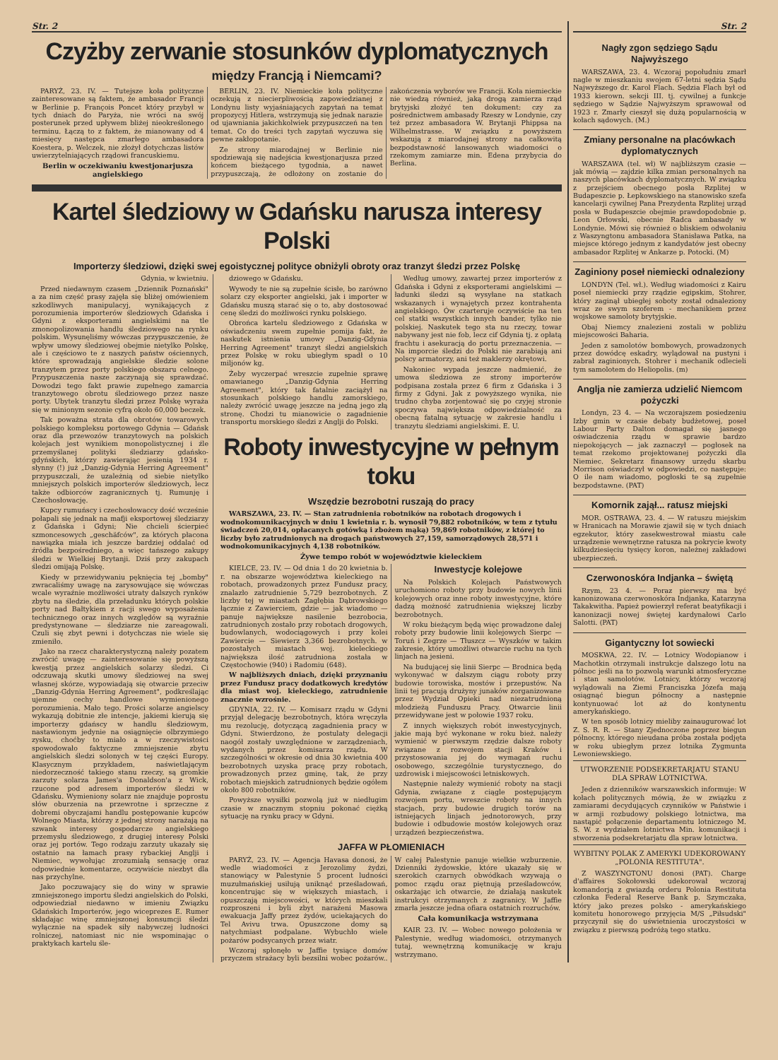Str. 2
Czyżby zerwanie stosunków dyplomatycznych
między Francją i Niemcami?
PARYŻ, 23. IV. — Tutejsze koła polityczne zainteresowane są faktem, że ambasador Francji w Berlinie p. François Poncet który przybył w tych dniach do Paryża, nie wróci na swój posterunek przed upływem bliżej nieokreślonego terminu. Łączą to z faktem, że mianowany od 4 miesięcy następca zmarłego ambasadora Koestera, p. Welczek, nie złożył dotychczas listów uwierzytelniających rządowi francuskiemu.
Berlin w oczekiwaniu kwestjonarjusza angielskiego
BERLIN, 23. IV. Niemieckie koła polityczne oczekują z niecierpliwością zapowiedzianej z Londynu listy wyjaśniających zapytań na temat propozycyj Hitlera, wstrzymują się jednak narazie od ujawniania jakichkolwiek przypuszczeń na ten temat. Co do treści tych zapytań wyczuwa się pewne zakłopotanie.
Ze strony miarodajnej w Berlinie nie spodziewają się nadejścia kwestjonarjusza przed końcem bieżącego tygodnia, a nawet przypuszczają, że odłożony on zostanie do zakończenia wyborów we Francji. Koła niemieckie nie wiedzą również, jaką drogą zamierza rząd brytyjski złożyć ten dokument: czy za pośrednictwem ambasady Rzeszy w Londynie, czy też przez ambasadora W. Brytanji Phippsa na Wilhelmstrasse. W związku z powyższem wskazują z miarodajnej strony na całkowitą bezpodstawność lansowanych wiadomości o rzekomym zamiarze min. Edena przybycia do Berlina.
Kartel śledziowy w Gdańsku narusza interesy Polski
Importerzy śledziowi, dzięki swej egoistycznej polityce obniżyli obroty oraz tranzyt śledzi przez Polskę
Gdynia, w kwietniu.
Przed niedawnym czasem „Dziennik Poznański" a za nim część prasy zajęła się bliżej omówieniem szkodliwych manipulacyj, wynikających z porozumienia importerów śledziowych Gdańska i Gdyni z eksporterami angielskimi na tle zmonopolizowania handlu śledziowego na rynku polskim. Wysunęliśmy wówczas przypuszczenie, że wpływ umowy śledziowej obejmie nietylko Polskę, ale i częściowo te z naszych państw ościennych, które sprowadzają angielskie śledzie solone tranzytem przez porty polskiego obszaru celnego. Przypuszczenia nasze zaczynają się sprawdzać. Dowodzi tego fakt prawie zupełnego zamarcia tranzytowego obrotu śledziowego przez nasze porty. Ubytek tranzytu śledzi przez Polskę wyraża się w minionym sezonie cyfrą około 60,000 beczek.
Tak poważna strata dla obrotów towarowych polskiego kompleksu portowego Gdynia — Gdańsk oraz dla przewozów tranzytowych na polskich kolejach jest wynikiem monopolistycznej i źle przemyślanej polityki śledziarzy gdańsko-gdyńskich, którzy zawierając jesienią 1934 r. słynny (!) już „Danzig-Gdynia Herring Agreement" przypuszczali, że uzależnią od siebie nietylko mniejszych polskich importerów śledziowych, lecz także odbiorców zagranicznych tj. Rumunję i Czechosłowację.
Kupcy rumuńscy i czechosłowaccy dość wcześnie połapali się jednak na mafji eksportowej śledziarzy z Gdańska i Gdyni; Nie chcieli ścierpieć szmoncesowych „geschäfców", za których płacona nawiązka miała ich jeszcze bardziej oddalać od źródła bezpośredniego, a więc tańszego zakupy śledzi w Wielkiej Brytanji. Dziś przy zakupach śledzi omijają Polskę.
Kiedy w przewidywaniu pęknięcia tej „bomby" zwracaliśmy uwagę na zarysowujące się wówczas wcale wyraźnie możliwości utraty dalszych rynków zbytu na śledzie, dla przeładunku których polskie porty nad Bałtykiem z racji swego wyposażenia technicznego oraz innych względów są wyraźnie predystynowane — śledziarze nie zareagowali. Czuli się zbyt pewni i dotychczas nie wiele się zmieniło.
Jako na rzecz charakterystyczną należy pozatem zwrócić uwagę — zainteresowanie się powyższą kwestją przez angielskich solarzy śledzi. Ci odczuwają skutki umowy śledziowej na swej własnej skórze, wypowiadają się otwarcie przeciw „Danzig-Gdynia Herring Agreement", podkreślając ujemne cechy handlowe wymienionego porozumienia. Mało tego. Prości solarze angielscy wykazują dobitnie złe intencje, jakiemi kierują się importerzy gdańscy w handlu śledziowym, nastawionym jedynie na osiągnięcie olbrzymiego zysku, choćby to miało a w rzeczywistości spowodowało faktyczne zmniejszenie zbytu angielskich śledzi solonych w tej części Europy. Klasycznym przykładem, naświetlającym niedorzeczność takiego stanu rzeczy, są gromkie zarzuty solarza James'a Donaldson'a z Wick, rzucone pod adresem importerów śledzi w Gdańsku. Wymieniony solarz nie znajduje poprostu słów oburzenia na przewrotne i sprzeczne z dobremi obyczajami handlu postępowanie kupców Wolnego Miasta, którzy z jednej strony narażają na szwank interesy gospodarcze angielskiego przemysłu śledziowego, z drugiej interesy Polski oraz jej portów. Tego rodzaju zarzuty ukazały się ostatnio na łamach prasy rybackiej Anglji i Niemiec, wywołując zrozumiałą sensację oraz odpowiednie komentarze, oczywiście niezbyt dla nas przychylne.
Jako poczuwający się do winy w sprawie zmniejszonego importu śledzi angielskich do Polski, odpowiedział niedawno w imieniu Związku Gdańskich Importerów, jego wiceprezes E. Rumer składając winę zmniejszonej konsumcji śledzi wyłącznie na spadek siły nabywczej ludności rolniczej, natomiast nic nie wspominając o praktykach kartelu śle-
dziowego w Gdańsku.
Wywody te nie są zupełnie ścisłe, bo zarówno solarz czy eksporter angielski, jak i importer w Gdańsku muszą starać się o to, aby dostosować cenę śledzi do możliwości rynku polskiego.
Obrońca kartelu śledziowego z Gdańska w oświadczeniu swem zupełnie pomija fakt, że naskutek istnienia umowy „Danzig-Gdynia Herring Agreement" tranzyt śledzi angielskich przez Polskę w roku ubiegłym spadł o 10 miljonów kg.
Żeby wyczerpać wreszcie zupełnie sprawę omawianego „Danzig-Gdynia Herring Agreement", który tak fatalnie zaciążył na stosunkach polskiego handlu zamorskiego, należy zwrócić uwagę jeszcze na jedną jego złą stronę. Chodzi tu mianowicie o zagadnienie transportu morskiego śledzi z Anglji do Polski.
Według umowy, zawartej przez importerów z Gdańska i Gdyni z eksporterami angielskimi — ładunki śledzi są wysyłane na statkach wskazanych i wynajętych przez kontrahenta angielskiego. Ów czarteruje oczywiście na ten cel statki wszystkich innych bander, tylko nie polskiej. Naskutek tego sta nu rzeczy, towar nabywany jest nie fob, lecz cif Gdynia tj. z opłatą frachtu i asekuracją do portu przeznaczenia. — Na imporcie śledzi do Polski nie zarabiają ani polscy armatorzy, ani też maklerzy okrętowi.
Nakoniec wypada jeszcze nadmienić, że umowa śledziowa ze strony importerów podpisana została przez 6 firm z Gdańska i 3 firmy z Gdyni. Jak z powyższego wynika, nie trudno chyba zorjentować się po czyjej stronie spoczywa największa odpowiedzialność za obecną fatalną sytuację w zakresie handlu i tranzytu śledziami angielskimi. E. U.
Roboty inwestycyjne w pełnym toku
Wszędzie bezrobotni ruszają do pracy
WARSZAWA, 23. IV. — Stan zatrudnienia robotników na robotach drogowych i wodnokomunikacyjnych w dniu 1 kwietnia r. b. wynosił 79,882 robotników, w tem z tytułu świadczeń 20,014, opłacanych gotówką i zbożem mąką) 59,869 robotników, z której to liczby było zatrudnionych na drogach państwowych 27,159, samorządowych 28,571 i wodnokomunikacyjnych 4,138 robotników.
Żywe tempo robót w województwie kieleckiem
KIELCE, 23. IV. — Od dnia 1 do 20 kwietnia b. r. na obszarze województwa kieleckiego na robotach, prowadzonych przez Fundusz pracy, znalazło zatrudnienie 5,729 bezrobotnych. Z liczby tej w miastach Zagłębia Dąbrowskiego łącznie z Zawierciem, gdzie — jak wiadomo — panuje największe nasilenie bezrobocia, zatrudnionych zostało przy robotach drogowych, budowlanych, wodociągowych i przy kolei Zawiercie — Siewierz 3,366 bezrobotnych. w pozostałych miastach woj. kieleckiego największa ilość zatrudniona została w Częstochowie (940) i Radomiu (648).
W najbliższych dniach, dzięki przyznaniu przez Fundusz pracy dodatkowych kredytów dla miast woj. kieleckiego, zatrudnienie znacznie wzrośnie.
GDYNIA, 22. IV. — Komisarz rządu w Gdyni przyjął delegację bezrobotnych, która wręczyła mu rezolucję, dotyczącą zagadnienia pracy w Gdyni. Stwierdzono, że postulaty delegacji naogół zostały uwzględnione w zarządzeniach, wydanych przez komisarza rządu. W szczególności w okresie od dnia 30 kwietnia 400 bezrobotnych uzyska pracę przy robotach, prowadzonych przez gminę, tak, że przy robotach miejskich zatrudnionych będzie ogółem około 800 robotników.
Powyższe wysiłki pozwolą już w niedługim czasie w znacznym stopniu pokonać ciężką sytuację na rynku pracy w Gdyni.
Inwestycje kolejowe
Na Polskich Kolejach Państwowych uruchomiono roboty przy budowie nowych linii kolejowych oraz inne roboty inwestycyjne, które dadzą możność zatrudnienia większej liczby bezrobotnych.
W roku bieżącym będą więc prowadzone dalej roboty przy budowie linii kolejowych Sierpc — Toruń i Zegrze — Tłuszcz — Wyszków w takim zakresie, który umożliwi otwarcie ruchu na tych linjach na jesieni.
Na budującej się linii Sierpc — Brodnica będą wykonywać w dalszym ciągu roboty przy budowie torowiska, mostów i przepustów. Na linii tej pracują drużyny junaków zorganizowane przez Wydział Opieki nad niezatrudnioną młodzieżą Funduszu Pracy. Otwarcie linii przewidywane jest w połowie 1937 roku.
Z innych większych robót inwestycyjnych, jakie mają być wykonane w roku bież. należy wymienić w pierwszym rzędzie dalsze roboty związane z rozwojem stacji Kraków i przystosowania jej do wymagań ruchu osobowego, szczególnie turystycznego, do uzdrowisk i miejscowości letniskowych.
Następnie należy wymienić roboty na stacji Gdynia, związane z ciągle postępującym rozwojem portu, wreszcie roboty na innych stacjach, przy budowie drugich torów na istniejących linjach jednotorowych, przy budowie i odbudowie mostów kolejowych oraz urządzeń bezpieczeństwa.
JAFFA W PŁOMIENIACH
PARYŻ, 23. IV. — Agencja Havasa donosi, że wedle wiadomości z Jerozolimy żydzi, stanowiący w Palestynie 5 procent ludności muzułmańskiej usiłują uniknąć prześladowań, koncentrując się w większych miastach, i opuszczają miejscowości, w których mieszkali rozproszeni i byli zbyt narażeni Masowa ewakuacja Jaffy przez żydów, uciekających do Tel Avivu trwa. Opuszczone domy są natychmiast podpalane. Wybuchło wiele pożarów podsycanych przez wiatr.
Wczoraj spłonęło w Jaffie tysiące domów przyczem strażacy byli bezsilni wobec pożarów.. W całej Palestynie panuje wielkie wzburzenie. Dzienniki żydowskie, które ukazały się w szerokich czarnych obwódkach wzywają o pomoc rządu oraz piętnują prześladowców, oskarżając ich otwarcie, że działają naskutek instrukcyi otrzymanych z zagranicy. W Jaffie zmarła jeszcze jedna ofiara ostatnich rozruchów.
Cała komunikacja wstrzymana
KAIR 23. IV. — Wobec nowego położenia w Palestynie, według wiadomości, otrzymanych tutaj, wewnętrzną komunikację w kraju wstrzymano.
Str. 2
Nagły zgon sędziego Sądu Najwyższego
WARSZAWA, 23. 4. Wczoraj popołudniu zmarł nagle w mieszkaniu swojem 67-letni sędzia Sądu Najwyższego dr. Karol Flach. Sędzia Flach był od 1933 kierown. sekcji III. tj. cywilnej a funkcje sędziego w Sądzie Najwyższym sprawował od 1923 r. Zmarły cieszył się dużą popularnością w kołach sądowych. (M.)
Zmiany personalne na placówkach dyplomatycznych
WARSZAWA (tel. wł) W najbliższym czasie — jak mówią — zajdzie kilka zmian personalnych na naszych placówkach dyplomatycznych. W związku z przejściem obecnego posła Rzplitej w Budapeszcie p. Łepkowskiego na stanowisko szefa kancelarji cywilnej Pana Prezydenta Rzplitej urząd posła w Budapeszcie obejmie prawdopodobnie p. Leon Orłowski, obecnie Radca ambasady w Londynie. Mówi się również o bliskiem odwołaniu z Waszyngtonu ambasadora Stanisława Patka, na miejsce którego jednym z kandydatów jest obecny ambasador Rzplitej w Ankarze p. Potocki. (M)
Zaginiony poseł niemiecki odnaleziony
LONDYN (Tel. wł.). Według wiadomości z Kairu poseł niemiecki przy rządzie egipskim, Stohrer, który zaginął ubiegłej soboty został odnaleziony wraz ze swym szoferem - mechanikiem przez wojskowe samoloty brytyjskie.
Obaj Niemcy znalezieni zostali w pobliżu miejscowości Baharia.
Jeden z samolotów bombowych, prowadzonych przez dowódcę eskadry, wylądował na pustyni i zabrał zaginionych. Stohrer i mechanik odlecieli tym samolotem do Heliopolis. (m)
Anglja nie zamierza udzielić Niemcom pożyczki
Londyn, 23 4. — Na wczorajszem posiedzeniu Izby gmin w czasie debaty budżetowej, poseł Labour Party Dalton domagał się jasnego oświadczenia rządu w sprawie bardzo niepokojących — jak zaznaczył — pogłosek na temat rzekomo projektowanej pożyczki dla Niemiec. Sekretarz finansowy urzędu skarbu Morrison oświadczył w odpowiedzi, co następuje: O ile nam wiadomo, pogłoski te są zupełnie bezpodstawne. (PAT)
Komornik zajął... ratusz miejski
MOR. OSTRAWA, 23. 4. — W ratuszu miejskim w Hranicach na Morawie zjawił się w tych dniach egzekutor, który zasekwestrował miastu całe urządzenie wewnętrzne ratusza na pokrycie kwoty kilkudziesięciu tysięcy koron, należnej zakładowi ubezpieczeń.
Czerwonoskóra Indjanka – świętą
Rzym, 23 4. — Poraz pierwszy ma być kanonizowana czerwonoskóra Indjanka, Katarzyna Takakwitha. Papież powierzył referat beatyfikacji i kanonizacji nowej świętej kardynałowi Carlo Salotti. (PAT)
Gigantyczny lot sowiecki
MOSKWA, 22. IV. — Lotnicy Wodopianow i Machotkin otrzymali instrukcje dalszego lotu na północ jeśli na to pozwolą warunki atmosferyczne i stan samolotów. Lotnicy, którzy wczoraj wylądowali na Ziemi Franciszka Józefa mają osiągnąć biegun północny a następnie kontynuować lot aż do kontynentu amerykańskiego.
W ten sposób lotnicy mieliby zainaugurować lot Z. S. R. R. — Stany Zjednoczone poprzez biegun północny, którego nieudana próba została podjęta w roku ubiegłym przez lotnika Zygmunta Lewoniewskiego.
UTWORZENIE PODSEKRETARJATU STANU DLA SPRAW LOTNICTWA.
Jeden z dzienników warszawskich informuje: W kołach politycznych mówią, że w związku z zamiarami decydujących czynników w Państwie i w armji rozbudowy polskiego lotnictwa, ma nastąpić połączenie departamentu lotniczego M. S. W. z wydziałem lotnictwa Min. komunikacji i stworzenia podsekretarjatu dla spraw lotnictwa.
WYBITNY POLAK Z AMERYKI UDEKOROWANY „POLONIA RESTITUTA".
Z WASZYNGTONU donosi (PAT). Charge d'affaires Sokołowski udekorował wczoraj komandorją z gwiazdą orderu Polonia Restituta członka Federal Reserve Bank p. Szymczaka, który jako prezes polsko - amerykańskiego komitetu honorowego przyjęcia M/S „Piłsudski" przyczynił się do uświetnienia uroczystości w związku z pierwszą podróżą tego statku.